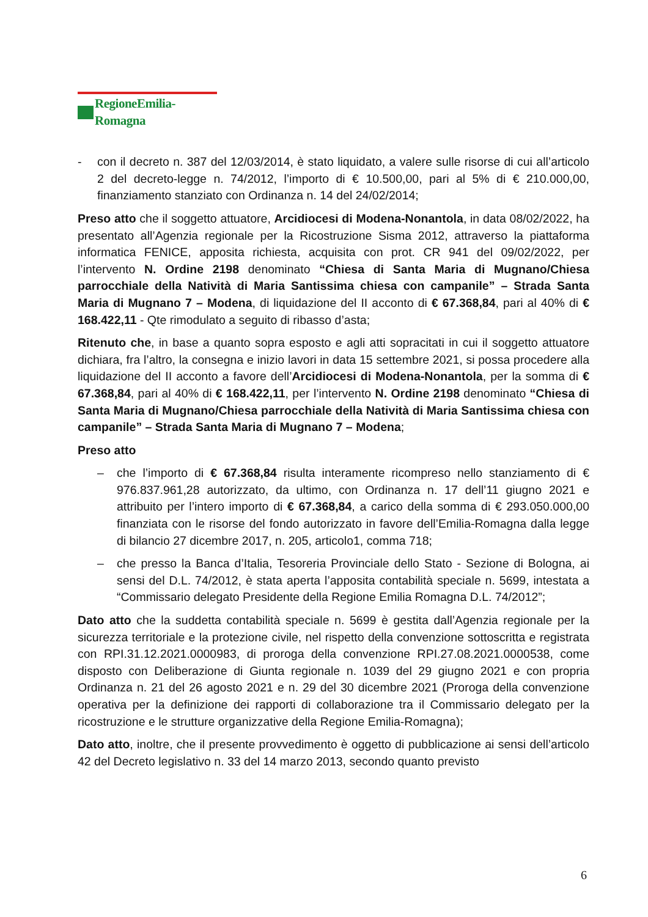RegioneEmilia-Romagna
- con il decreto n. 387 del 12/03/2014, è stato liquidato, a valere sulle risorse di cui all’articolo 2 del decreto-legge n. 74/2012, l’importo di € 10.500,00, pari al 5% di € 210.000,00, finanziamento stanziato con Ordinanza n. 14 del 24/02/2014;
Preso atto che il soggetto attuatore, Arcidiocesi di Modena-Nonantola, in data 08/02/2022, ha presentato all’Agenzia regionale per la Ricostruzione Sisma 2012, attraverso la piattaforma informatica FENICE, apposita richiesta, acquisita con prot. CR 941 del 09/02/2022, per l’intervento N. Ordine 2198 denominato “Chiesa di Santa Maria di Mugnano/Chiesa parrocchiale della Natività di Maria Santissima chiesa con campanile” – Strada Santa Maria di Mugnano 7 – Modena, di liquidazione del II acconto di € 67.368,84, pari al 40% di € 168.422,11 - Qte rimodulato a seguito di ribasso d’asta;
Ritenuto che, in base a quanto sopra esposto e agli atti sopracitati in cui il soggetto attuatore dichiara, fra l’altro, la consegna e inizio lavori in data 15 settembre 2021, si possa procedere alla liquidazione del II acconto a favore dell’Arcidiocesi di Modena-Nonantola, per la somma di € 67.368,84, pari al 40% di € 168.422,11, per l’intervento N. Ordine 2198 denominato “Chiesa di Santa Maria di Mugnano/Chiesa parrocchiale della Natività di Maria Santissima chiesa con campanile” – Strada Santa Maria di Mugnano 7 – Modena;
Preso atto
– che l’importo di € 67.368,84 risulta interamente ricompreso nello stanziamento di € 976.837.961,28 autorizzato, da ultimo, con Ordinanza n. 17 dell’11 giugno 2021 e attribuito per l’intero importo di € 67.368,84, a carico della somma di € 293.050.000,00 finanziata con le risorse del fondo autorizzato in favore dell’Emilia-Romagna dalla legge di bilancio 27 dicembre 2017, n. 205, articolo1, comma 718;
– che presso la Banca d’Italia, Tesoreria Provinciale dello Stato - Sezione di Bologna, ai sensi del D.L. 74/2012, è stata aperta l’apposita contabilità speciale n. 5699, intestata a “Commissario delegato Presidente della Regione Emilia Romagna D.L. 74/2012”;
Dato atto che la suddetta contabilità speciale n. 5699 è gestita dall’Agenzia regionale per la sicurezza territoriale e la protezione civile, nel rispetto della convenzione sottoscritta e registrata con RPI.31.12.2021.0000983, di proroga della convenzione RPI.27.08.2021.0000538, come disposto con Deliberazione di Giunta regionale n. 1039 del 29 giugno 2021 e con propria Ordinanza n. 21 del 26 agosto 2021 e n. 29 del 30 dicembre 2021 (Proroga della convenzione operativa per la definizione dei rapporti di collaborazione tra il Commissario delegato per la ricostruzione e le strutture organizzative della Regione Emilia-Romagna);
Dato atto, inoltre, che il presente provvedimento è oggetto di pubblicazione ai sensi dell’articolo 42 del Decreto legislativo n. 33 del 14 marzo 2013, secondo quanto previsto
6